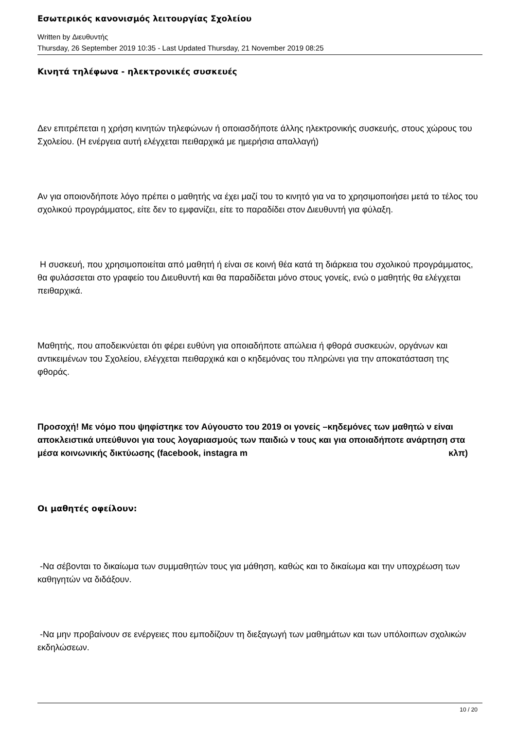Εσωτερικός κανονισμός λειτουργίας Σχολείου
Written by Διευθυντής
Thursday, 26 September 2019 10:35 - Last Updated Thursday, 21 November 2019 08:25
Κινητά τηλέφωνα - ηλεκτρονικές συσκευές
Δεν επιτρέπεται η χρήση κινητών τηλεφώνων ή οποιασδήποτε άλλης ηλεκτρονικής συσκευής, στους χώρους του Σχολείου. (Η ενέργεια αυτή ελέγχεται πειθαρχικά με ημερήσια απαλλαγή)
Αν για οποιονδήποτε λόγο πρέπει ο μαθητής να έχει μαζί του το κινητό για να το χρησιμοποιήσει μετά το τέλος του σχολικού προγράμματος, είτε δεν το εμφανίζει, είτε το παραδίδει στον Διευθυντή για φύλαξη.
Η συσκευή, που χρησιμοποιείται από μαθητή ή είναι σε κοινή θέα κατά τη διάρκεια του σχολικού προγράμματος, θα φυλάσσεται στο γραφείο του Διευθυντή και θα παραδίδεται μόνο στους γονείς, ενώ ο μαθητής θα ελέγχεται πειθαρχικά.
Μαθητής, που αποδεικνύεται ότι φέρει ευθύνη για οποιαδήποτε απώλεια ή φθορά συσκευών, οργάνων και αντικειμένων του Σχολείου, ελέγχεται πειθαρχικά και ο κηδεμόνας του πληρώνει για την αποκατάσταση της φθοράς.
Προσοχή! Με νόμο που ψηφίστηκε τον Αύγουστο του 2019 οι γονείς –κηδεμόνες των μαθητώ ν είναι αποκλειστικά υπεύθυνοι για τους λογαριασμούς των παιδιώ ν τους και για οποιαδήποτε ανάρτηση στα μέσα κοινωνικής δικτύωσης (facebook, instagra m κλπ)
Οι μαθητές οφείλουν:
-Να σέβονται το δικαίωμα των συμμαθητών τους για μάθηση, καθώς και το δικαίωμα και την υποχρέωση των καθηγητών να διδάξουν.
-Να μην προβαίνουν σε ενέργειες που εμποδίζουν τη διεξαγωγή των μαθημάτων και των υπόλοιπων σχολικών εκδηλώσεων.
10 / 20